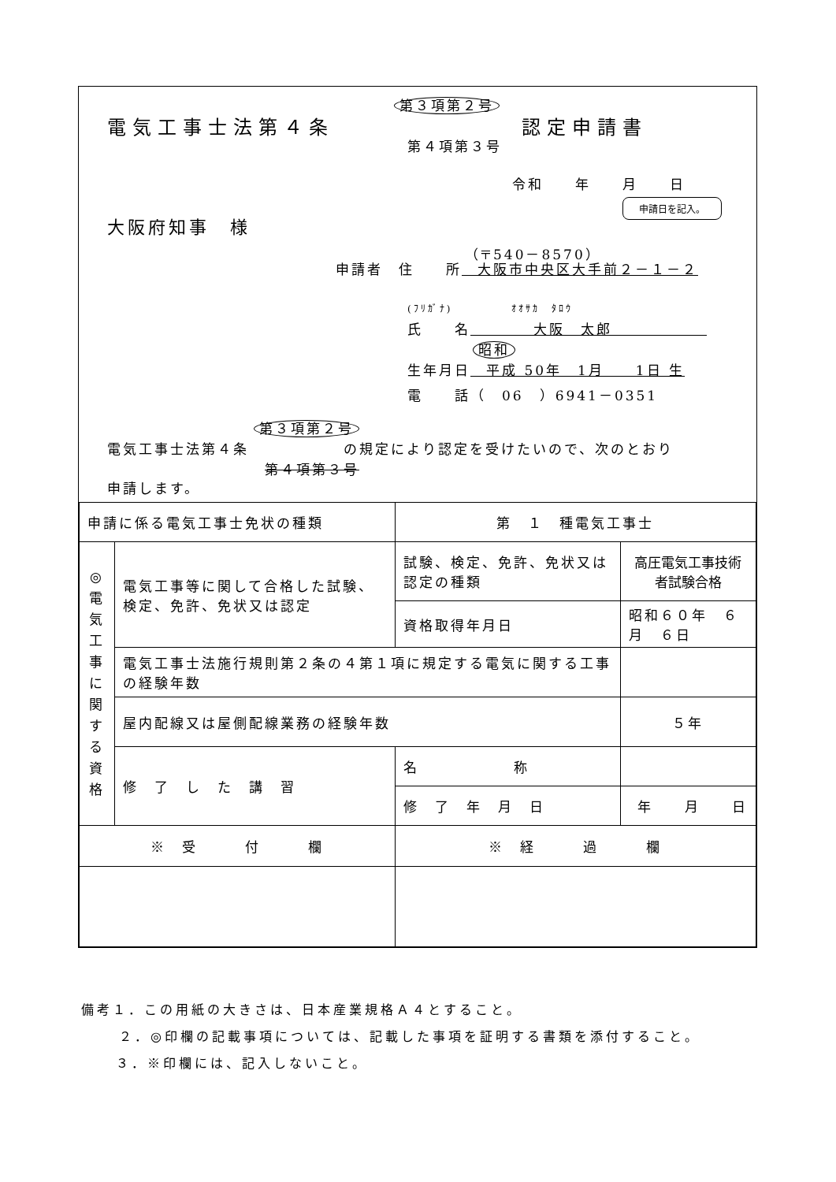第３項第２号
電気工事士法第４条 認定申請書
第４項第３号
令和　　年　　月　　日
申請日を記入。
大阪府知事　様
（〒540－8570）
申請者　住　　所　大阪市中央区大手前２－１－２
(ﾌﾘｶﾞﾅ)　　　　　ｵｵｻｶ　ﾀﾛｳ
氏　　名　　　　大阪　太郎　　　　　　
昭和
生年月日　平成 50年　1月　　1日 生
電　　話（　06　）6941－0351
第３項第２号
電気工事士法第４条　　　　　　の規定により認定を受けたいので、次のとおり
第４項第３号
申請します。
| 申請に係る電気工事士免状の種類 | | 第 １ 種電気工事士 | |
| ◎ 電 気 工 事 に 関 す る 資 格 | 電気工事等に関して合格した試験、検定、免許、免状又は認定 | 試験、検定、免許、免状又は認定の種類 | 高圧電気工事技術者試験合格 |
| | | 資格取得年月日 | 昭和６０年 ６月 ６日 |
| | 電気工事士法施行規則第２条の４第１項に規定する電気に関する工事の経験年数 | | |
| | 屋内配線又は屋側配線業務の経験年数 | | ５年 |
| | 修 了 し た 講 習 | 名 称 | |
| | | 修 了 年 月 日 | 年 月 日 |
| ※ 受 付 欄 | | ※ 経 過 欄 | |
備考１．この用紙の大きさは、日本産業規格Ａ４とすること。
２．◎印欄の記載事項については、記載した事項を証明する書類を添付すること。
３．※印欄には、記入しないこと。